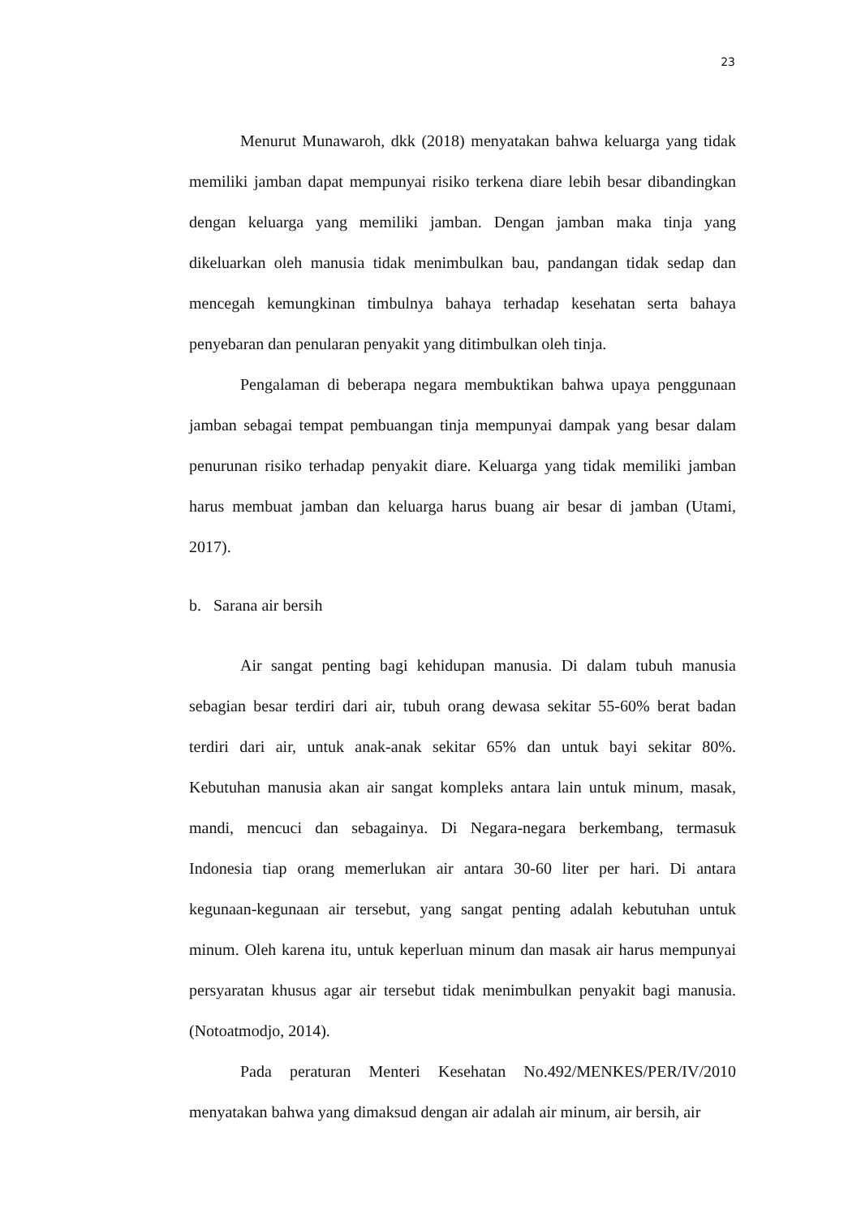23
Menurut Munawaroh, dkk (2018) menyatakan bahwa keluarga yang tidak memiliki jamban dapat mempunyai risiko terkena diare lebih besar dibandingkan dengan keluarga yang memiliki jamban. Dengan jamban maka tinja yang dikeluarkan oleh manusia tidak menimbulkan bau, pandangan tidak sedap dan mencegah kemungkinan timbulnya bahaya terhadap kesehatan serta bahaya penyebaran dan penularan penyakit yang ditimbulkan oleh tinja.
Pengalaman di beberapa negara membuktikan bahwa upaya penggunaan jamban sebagai tempat pembuangan tinja mempunyai dampak yang besar dalam penurunan risiko terhadap penyakit diare. Keluarga yang tidak memiliki jamban harus membuat jamban dan keluarga harus buang air besar di jamban (Utami, 2017).
b. Sarana air bersih
Air sangat penting bagi kehidupan manusia. Di dalam tubuh manusia sebagian besar terdiri dari air, tubuh orang dewasa sekitar 55-60% berat badan terdiri dari air, untuk anak-anak sekitar 65% dan untuk bayi sekitar 80%. Kebutuhan manusia akan air sangat kompleks antara lain untuk minum, masak, mandi, mencuci dan sebagainya. Di Negara-negara berkembang, termasuk Indonesia tiap orang memerlukan air antara 30-60 liter per hari. Di antara kegunaan-kegunaan air tersebut, yang sangat penting adalah kebutuhan untuk minum. Oleh karena itu, untuk keperluan minum dan masak air harus mempunyai persyaratan khusus agar air tersebut tidak menimbulkan penyakit bagi manusia. (Notoatmodjo, 2014).
Pada peraturan Menteri Kesehatan No.492/MENKES/PER/IV/2010 menyatakan bahwa yang dimaksud dengan air adalah air minum, air bersih, air